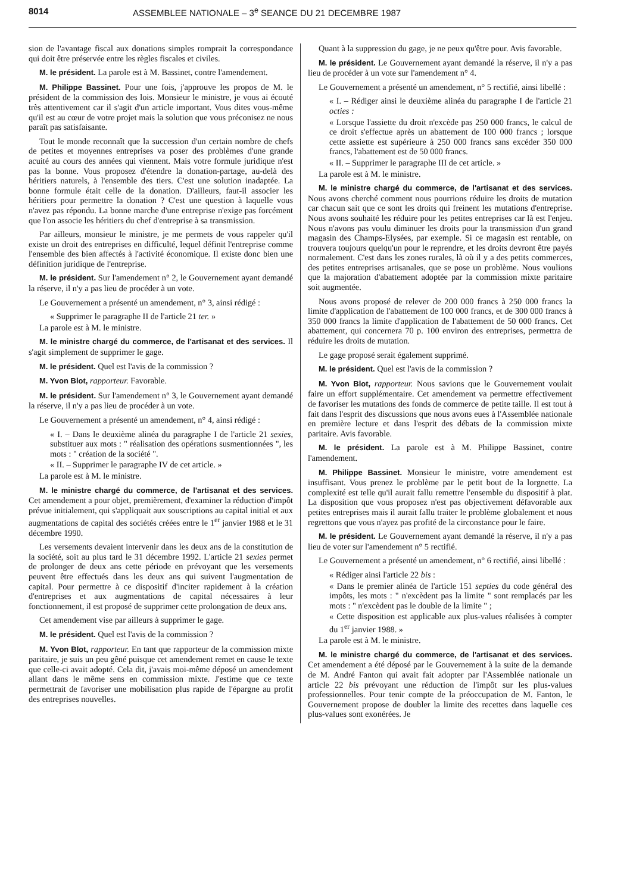8014 ASSEMBLEE NATIONALE – 3<sup>e</sup> SEANCE DU 21 DECEMBRE 1987
sion de l'avantage fiscal aux donations simples romprait la correspondance qui doit être préservée entre les règles fiscales et civiles.
M. le président. La parole est à M. Bassinet, contre l'amendement.
M. Philippe Bassinet. Pour une fois, j'approuve les propos de M. le président de la commission des lois. Monsieur le ministre, je vous ai écouté très attentivement car il s'agit d'un article important. Vous dites vous-même qu'il est au cœur de votre projet mais la solution que vous préconisez ne nous paraît pas satisfaisante.
Tout le monde reconnaît que la succession d'un certain nombre de chefs de petites et moyennes entreprises va poser des problèmes d'une grande acuité au cours des années qui viennent. Mais votre formule juridique n'est pas la bonne. Vous proposez d'étendre la donation-partage, au-delà des héritiers naturels, à l'ensemble des tiers. C'est une solution inadaptée. La bonne formule était celle de la donation. D'ailleurs, faut-il associer les héritiers pour permettre la donation ? C'est une question à laquelle vous n'avez pas répondu. La bonne marche d'une entreprise n'exige pas forcément que l'on associe les héritiers du chef d'entreprise à sa transmission.
Par ailleurs, monsieur le ministre, je me permets de vous rappeler qu'il existe un droit des entreprises en difficulté, lequel définit l'entreprise comme l'ensemble des bien affectés à l'activité économique. Il existe donc bien une définition juridique de l'entreprise.
M. le président. Sur l'amendement n° 2, le Gouvernement ayant demandé la réserve, il n'y a pas lieu de procéder à un vote.
Le Gouvernement a présenté un amendement, n° 3, ainsi rédigé :
« Supprimer le paragraphe II de l'article 21 ter. »
La parole est à M. le ministre.
M. le ministre chargé du commerce, de l'artisanat et des services. Il s'agit simplement de supprimer le gage.
M. le président. Quel est l'avis de la commission ?
M. Yvon Blot, rapporteur. Favorable.
M. le président. Sur l'amendement n° 3, le Gouvernement ayant demandé la réserve, il n'y a pas lieu de procéder à un vote.
Le Gouvernement a présenté un amendement, n° 4, ainsi rédigé :
« I. – Dans le deuxième alinéa du paragraphe I de l'article 21 sexies, substituer aux mots : " réalisation des opérations susmentionnées ", les mots : " création de la société ".
« II. – Supprimer le paragraphe IV de cet article. »
La parole est à M. le ministre.
M. le ministre chargé du commerce, de l'artisanat et des services. Cet amendement a pour objet, premièrement, d'examiner la réduction d'impôt prévue initialement, qui s'appliquait aux souscriptions au capital initial et aux augmentations de capital des sociétés créées entre le 1<sup>er</sup> janvier 1988 et le 31 décembre 1990.
Les versements devaient intervenir dans les deux ans de la constitution de la société, soit au plus tard le 31 décembre 1992. L'article 21 sexies permet de prolonger de deux ans cette période en prévoyant que les versements peuvent être effectués dans les deux ans qui suivent l'augmentation de capital. Pour permettre à ce dispositif d'inciter rapidement à la création d'entreprises et aux augmentations de capital nécessaires à leur fonctionnement, il est proposé de supprimer cette prolongation de deux ans.
Cet amendement vise par ailleurs à supprimer le gage.
M. le président. Quel est l'avis de la commission ?
M. Yvon Blot, rapporteur. En tant que rapporteur de la commission mixte paritaire, je suis un peu gêné puisque cet amendement remet en cause le texte que celle-ci avait adopté. Cela dit, j'avais moi-même déposé un amendement allant dans le même sens en commission mixte. J'estime que ce texte permettrait de favoriser une mobilisation plus rapide de l'épargne au profit des entreprises nouvelles.
Quant à la suppression du gage, je ne peux qu'être pour. Avis favorable.
M. le président. Le Gouvernement ayant demandé la réserve, il n'y a pas lieu de procéder à un vote sur l'amendement n° 4.
Le Gouvernement a présenté un amendement, n° 5 rectifié, ainsi libellé :
« I. – Rédiger ainsi le deuxième alinéa du paragraphe I de l'article 21 octies :
« Lorsque l'assiette du droit n'excède pas 250 000 francs, le calcul de ce droit s'effectue après un abattement de 100 000 francs ; lorsque cette assiette est supérieure à 250 000 francs sans excéder 350 000 francs, l'abattement est de 50 000 francs.
« II. – Supprimer le paragraphe III de cet article. »
La parole est à M. le ministre.
M. le ministre chargé du commerce, de l'artisanat et des services. Nous avons cherché comment nous pourrions réduire les droits de mutation car chacun sait que ce sont les droits qui freinent les mutations d'entreprise. Nous avons souhaité les réduire pour les petites entreprises car là est l'enjeu. Nous n'avons pas voulu diminuer les droits pour la transmission d'un grand magasin des Champs-Elysées, par exemple. Si ce magasin est rentable, on trouvera toujours quelqu'un pour le reprendre, et les droits devront être payés normalement. C'est dans les zones rurales, là où il y a des petits commerces, des petites entreprises artisanales, que se pose un problème. Nous voulions que la majoration d'abattement adoptée par la commission mixte paritaire soit augmentée.
Nous avons proposé de relever de 200 000 francs à 250 000 francs la limite d'application de l'abattement de 100 000 francs, et de 300 000 francs à 350 000 francs la limite d'application de l'abattement de 50 000 francs. Cet abattement, qui concernera 70 p. 100 environ des entreprises, permettra de réduire les droits de mutation.
Le gage proposé serait également supprimé.
M. le président. Quel est l'avis de la commission ?
M. Yvon Blot, rapporteur. Nous savions que le Gouvernement voulait faire un effort supplémentaire. Cet amendement va permettre effectivement de favoriser les mutations des fonds de commerce de petite taille. Il est tout à fait dans l'esprit des discussions que nous avons eues à l'Assemblée nationale en première lecture et dans l'esprit des débats de la commission mixte paritaire. Avis favorable.
M. le président. La parole est à M. Philippe Bassinet, contre l'amendement.
M. Philippe Bassinet. Monsieur le ministre, votre amendement est insuffisant. Vous prenez le problème par le petit bout de la lorgnette. La complexité est telle qu'il aurait fallu remettre l'ensemble du dispositif à plat. La disposition que vous proposez n'est pas objectivement défavorable aux petites entreprises mais il aurait fallu traiter le problème globalement et nous regrettons que vous n'ayez pas profité de la circonstance pour le faire.
M. le président. Le Gouvernement ayant demandé la réserve, il n'y a pas lieu de voter sur l'amendement n° 5 rectifié.
Le Gouvernement a présenté un amendement, n° 6 rectifié, ainsi libellé :
« Rédiger ainsi l'article 22 bis :
« Dans le premier alinéa de l'article 151 septies du code général des impôts, les mots : " n'excèdent pas la limite " sont remplacés par les mots : " n'excèdent pas le double de la limite " ;
« Cette disposition est applicable aux plus-values réalisées à compter du 1<sup>er</sup> janvier 1988. »
La parole est à M. le ministre.
M. le ministre chargé du commerce, de l'artisanat et des services. Cet amendement a été déposé par le Gouvernement à la suite de la demande de M. André Fanton qui avait fait adopter par l'Assemblée nationale un article 22 bis prévoyant une réduction de l'impôt sur les plus-values professionnelles. Pour tenir compte de la préoccupation de M. Fanton, le Gouvernement propose de doubler la limite des recettes dans laquelle ces plus-values sont exonérées. Je